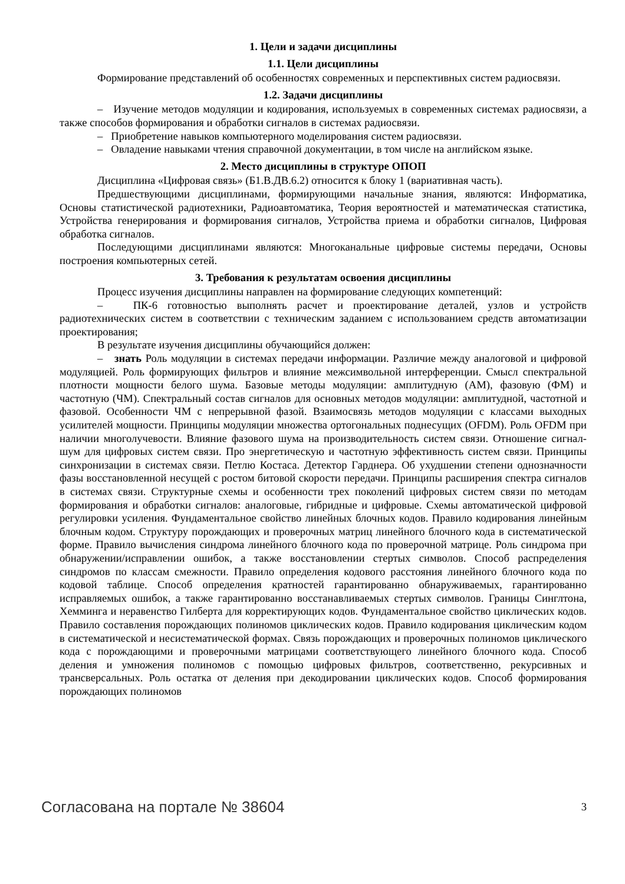1. Цели и задачи дисциплины
1.1. Цели дисциплины
Формирование представлений об особенностях современных и перспективных систем радиосвязи.
1.2. Задачи дисциплины
– Изучение методов модуляции и кодирования, используемых в современных системах радиосвязи, а также способов формирования и обработки сигналов в системах радиосвязи.
– Приобретение навыков компьютерного моделирования систем радиосвязи.
– Овладение навыками чтения справочной документации, в том числе на английском языке.
2. Место дисциплины в структуре ОПОП
Дисциплина «Цифровая связь» (Б1.В.ДВ.6.2) относится к блоку 1 (вариативная часть).
Предшествующими дисциплинами, формирующими начальные знания, являются: Информатика, Основы статистической радиотехники, Радиоавтоматика, Теория вероятностей и математическая статистика, Устройства генерирования и формирования сигналов, Устройства приема и обработки сигналов, Цифровая обработка сигналов.
Последующими дисциплинами являются: Многоканальные цифровые системы передачи, Основы построения компьютерных сетей.
3. Требования к результатам освоения дисциплины
Процесс изучения дисциплины направлен на формирование следующих компетенций:
– ПК-6 готовностью выполнять расчет и проектирование деталей, узлов и устройств радиотехнических систем в соответствии с техническим заданием с использованием средств автоматизации проектирования;
В результате изучения дисциплины обучающийся должен:
– знать Роль модуляции в системах передачи информации. Различие между аналоговой и цифровой модуляцией. Роль формирующих фильтров и влияние межсимвольной интерференции. Смысл спектральной плотности мощности белого шума. Базовые методы модуляции: амплитудную (АМ), фазовую (ФМ) и частотную (ЧМ). Спектральный состав сигналов для основных методов модуляции: амплитудной, частотной и фазовой. Особенности ЧМ с непрерывной фазой. Взаимосвязь методов модуляции с классами выходных усилителей мощности. Принципы модуляции множества ортогональных поднесущих (OFDM). Роль OFDM при наличии многолучевости. Влияние фазового шума на производительность систем связи. Отношение сигнал-шум для цифровых систем связи. Про энергетическую и частотную эффективность систем связи. Принципы синхронизации в системах связи. Петлю Костаса. Детектор Гарднера. Об ухудшении степени однозначности фазы восстановленной несущей с ростом битовой скорости передачи. Принципы расширения спектра сигналов в системах связи. Структурные схемы и особенности трех поколений цифровых систем связи по методам формирования и обработки сигналов: аналоговые, гибридные и цифровые. Схемы автоматической цифровой регулировки усиления. Фундаментальное свойство линейных блочных кодов. Правило кодирования линейным блочным кодом. Структуру порождающих и проверочных матриц линейного блочного кода в систематической форме. Правило вычисления синдрома линейного блочного кода по проверочной матрице. Роль синдрома при обнаружении/исправлении ошибок, а также восстановлении стертых символов. Способ распределения синдромов по классам смежности. Правило определения кодового расстояния линейного блочного кода по кодовой таблице. Способ определения кратностей гарантированно обнаруживаемых, гарантированно исправляемых ошибок, а также гарантированно восстанавливаемых стертых символов. Границы Синглтона, Хемминга и неравенство Гилберта для корректирующих кодов. Фундаментальное свойство циклических кодов. Правило составления порождающих полиномов циклических кодов. Правило кодирования циклическим кодом в систематической и несистематической формах. Связь порождающих и проверочных полиномов циклического кода с порождающими и проверочными матрицами соответствующего линейного блочного кода. Способ деления и умножения полиномов с помощью цифровых фильтров, соответственно, рекурсивных и трансверсальных. Роль остатка от деления при декодировании циклических кодов. Способ формирования порождающих полиномов
Согласована на портале № 38604 3